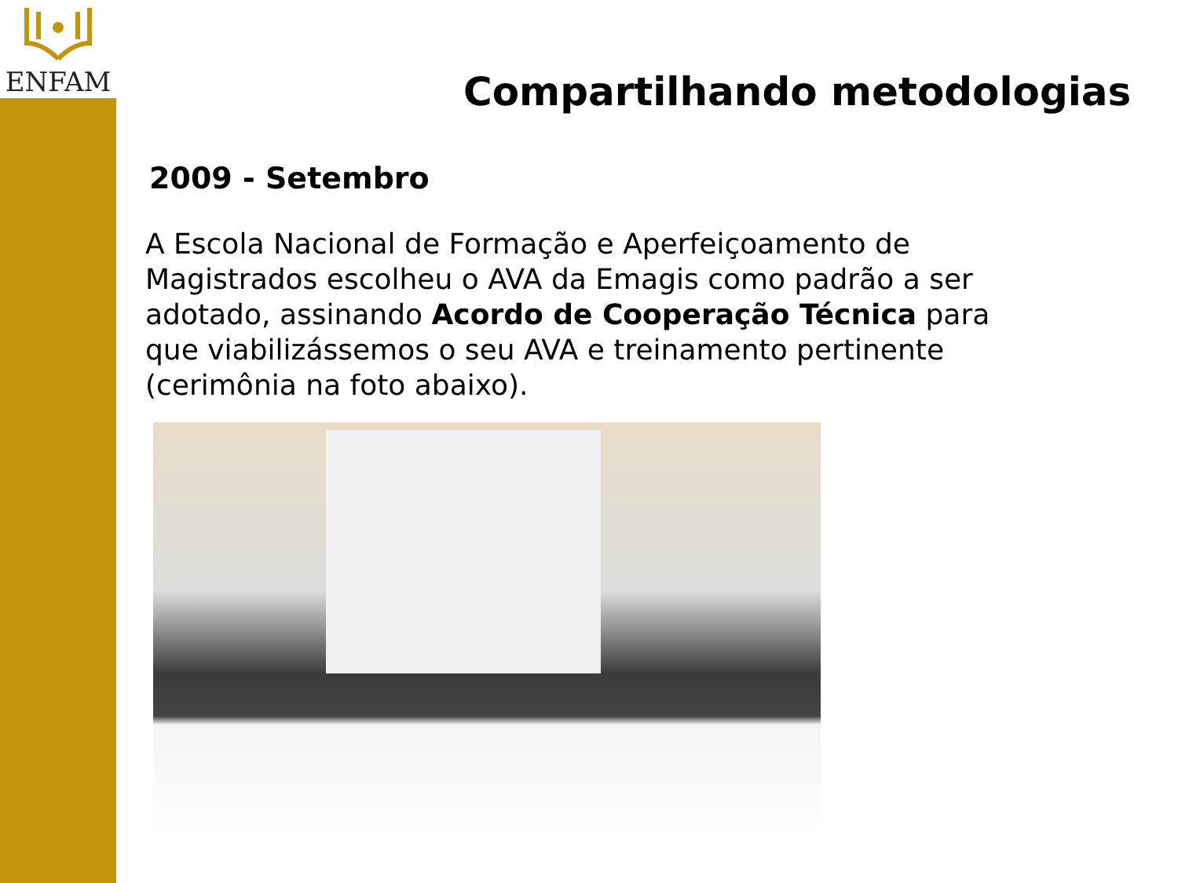ENFAM
Compartilhando metodologias
2009 - Setembro
A Escola Nacional de Formação e Aperfeiçoamento de Magistrados escolheu o AVA da Emagis como padrão a ser adotado, assinando Acordo de Cooperação Técnica para que viabilizássemos o seu AVA e treinamento pertinente (cerimônia na foto abaixo).